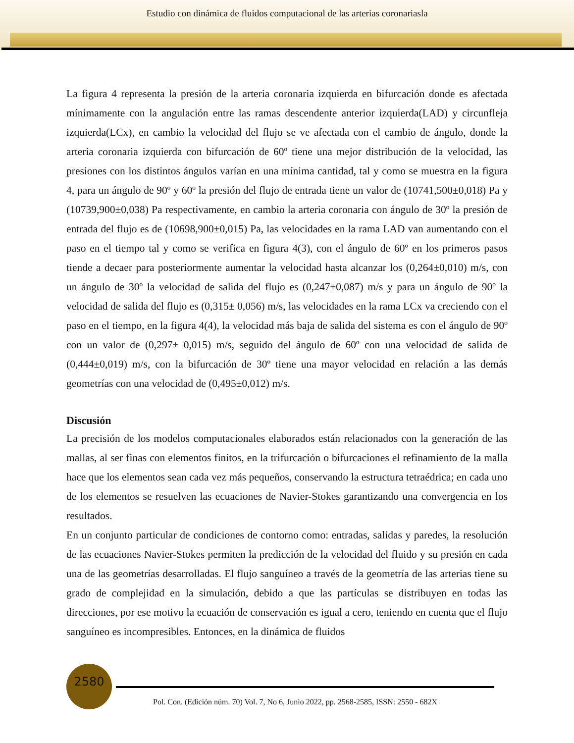Estudio con dinámica de fluidos computacional de las arterias coronariasla
La figura 4 representa la presión de la arteria coronaria izquierda en bifurcación donde es afectada mínimamente con la angulación entre las ramas descendente anterior izquierda(LAD) y circunfleja izquierda(LCx), en cambio la velocidad del flujo se ve afectada con el cambio de ángulo, donde la arteria coronaria izquierda con bifurcación de 60º tiene una mejor distribución de la velocidad, las presiones con los distintos ángulos varían en una mínima cantidad, tal y como se muestra en la figura 4, para un ángulo de 90º y 60º la presión del flujo de entrada tiene un valor de (10741,500±0,018) Pa y (10739,900±0,038) Pa respectivamente, en cambio la arteria coronaria con ángulo de 30º la presión de entrada del flujo es de (10698,900±0,015) Pa, las velocidades en la rama LAD van aumentando con el paso en el tiempo tal y como se verifica en figura 4(3), con el ángulo de 60º en los primeros pasos tiende a decaer para posteriormente aumentar la velocidad hasta alcanzar los (0,264±0,010) m/s, con un ángulo de 30º la velocidad de salida del flujo es (0,247±0,087) m/s y para un ángulo de 90º la velocidad de salida del flujo es (0,315± 0,056) m/s, las velocidades en la rama LCx va creciendo con el paso en el tiempo, en la figura 4(4), la velocidad más baja de salida del sistema es con el ángulo de 90º con un valor de (0,297± 0,015) m/s, seguido del ángulo de 60º con una velocidad de salida de (0,444±0,019) m/s, con la bifurcación de 30º tiene una mayor velocidad en relación a las demás geometrías con una velocidad de (0,495±0,012) m/s.
Discusión
La precisión de los modelos computacionales elaborados están relacionados con la generación de las mallas, al ser finas con elementos finitos, en la trifurcación o bifurcaciones el refinamiento de la malla hace que los elementos sean cada vez más pequeños, conservando la estructura tetraédrica; en cada uno de los elementos se resuelven las ecuaciones de Navier-Stokes garantizando una convergencia en los resultados.
En un conjunto particular de condiciones de contorno como: entradas, salidas y paredes, la resolución de las ecuaciones Navier-Stokes permiten la predicción de la velocidad del fluido y su presión en cada una de las geometrías desarrolladas. El flujo sanguíneo a través de la geometría de las arterias tiene su grado de complejidad en la simulación, debido a que las partículas se distribuyen en todas las direcciones, por ese motivo la ecuación de conservación es igual a cero, teniendo en cuenta que el flujo sanguíneo es incompresibles. Entonces, en la dinámica de fluidos
2580
Pol. Con. (Edición núm. 70) Vol. 7, No 6, Junio 2022, pp. 2568-2585, ISSN: 2550 - 682X